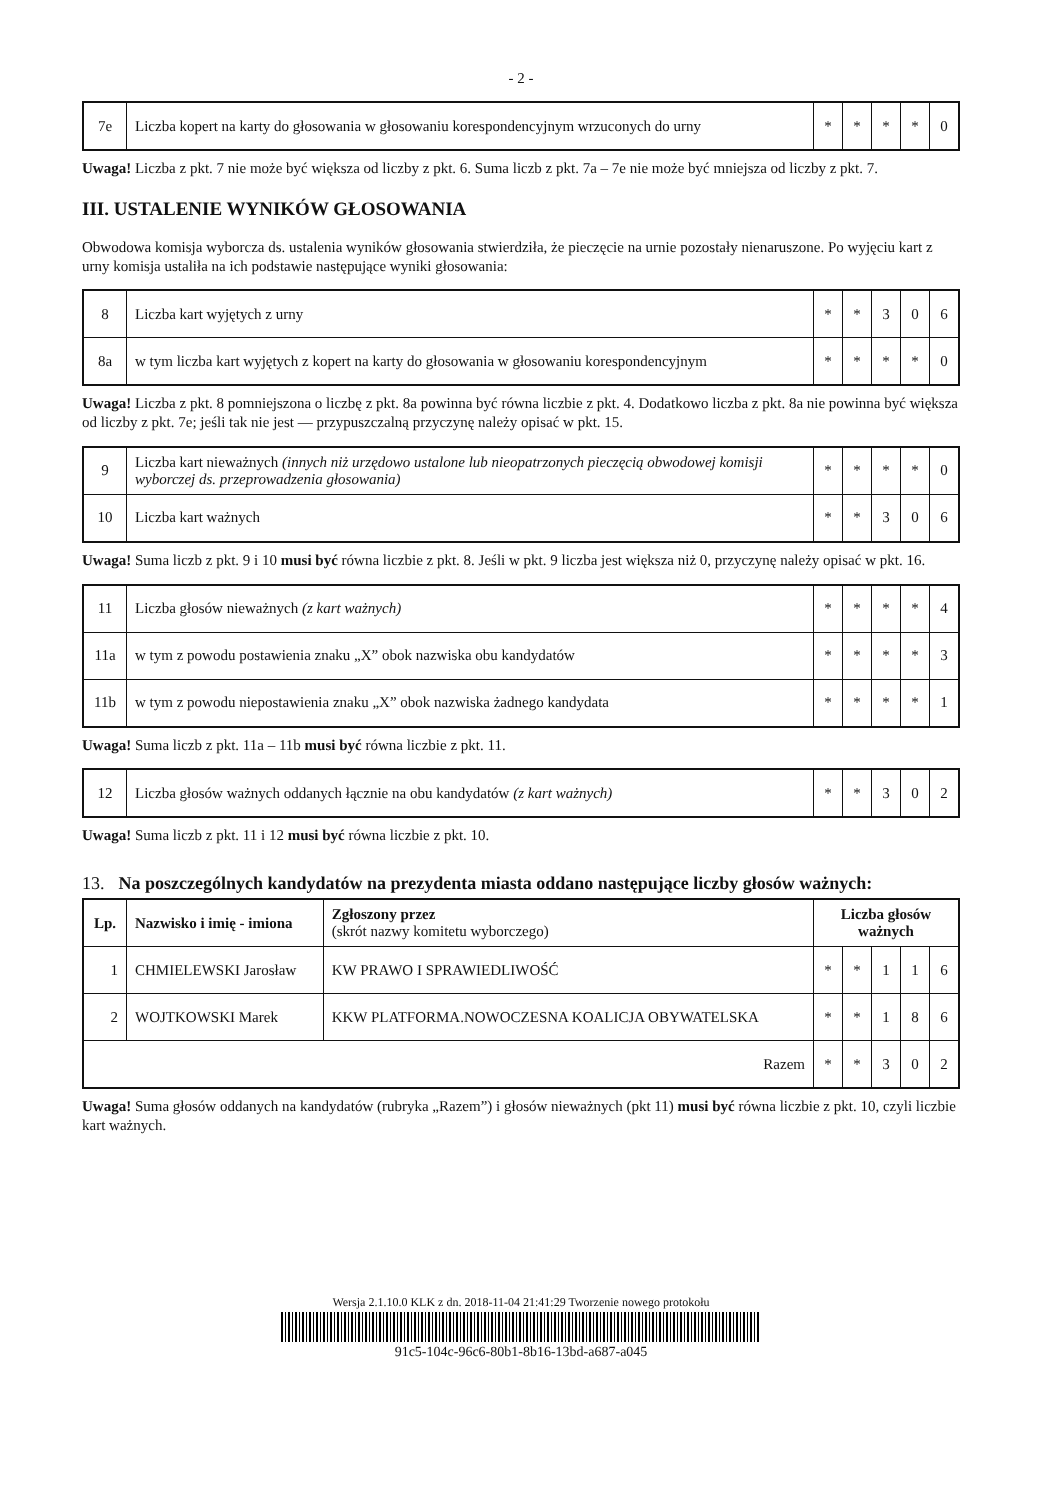- 2 -
| 7e | Liczba kopert na karty do głosowania w głosowaniu korespondencyjnym wrzuconych do urny | * | * | * | * | 0 |
Uwaga! Liczba z pkt. 7 nie może być większa od liczby z pkt. 6. Suma liczb z pkt. 7a – 7e nie może być mniejsza od liczby z pkt. 7.
III. USTALENIE WYNIKÓW GŁOSOWANIA
Obwodowa komisja wyborcza ds. ustalenia wyników głosowania stwierdziła, że pieczęcie na urnie pozostały nienaruszone. Po wyjęciu kart z urny komisja ustaliła na ich podstawie następujące wyniki głosowania:
| 8 | Liczba kart wyjętych z urny | * | * | 3 | 0 | 6 |
| 8a | w tym liczba kart wyjętych z kopert na karty do głosowania w głosowaniu korespondencyjnym | * | * | * | * | 0 |
Uwaga! Liczba z pkt. 8 pomniejszona o liczbę z pkt. 8a powinna być równa liczbie z pkt. 4. Dodatkowo liczba z pkt. 8a nie powinna być większa od liczby z pkt. 7e; jeśli tak nie jest — przypuszczalną przyczynę należy opisać w pkt. 15.
| 9 | Liczba kart nieważnych (innych niż urzędowo ustalone lub nieopatrzonych pieczęcią obwodowej komisji wyborczej ds. przeprowadzenia głosowania) | * | * | * | * | 0 |
| 10 | Liczba kart ważnych | * | * | 3 | 0 | 6 |
Uwaga! Suma liczb z pkt. 9 i 10 musi być równa liczbie z pkt. 8. Jeśli w pkt. 9 liczba jest większa niż 0, przyczynę należy opisać w pkt. 16.
| 11 | Liczba głosów nieważnych (z kart ważnych) | * | * | * | * | 4 |
| 11a | w tym z powodu postawienia znaku „X” obok nazwiska obu kandydatów | * | * | * | * | 3 |
| 11b | w tym z powodu niepostawienia znaku „X” obok nazwiska żadnego kandydata | * | * | * | * | 1 |
Uwaga! Suma liczb z pkt. 11a – 11b musi być równa liczbie z pkt. 11.
| 12 | Liczba głosów ważnych oddanych łącznie na obu kandydatów (z kart ważnych) | * | * | 3 | 0 | 2 |
Uwaga! Suma liczb z pkt. 11 i 12 musi być równa liczbie z pkt. 10.
13. Na poszczególnych kandydatów na prezydenta miasta oddano następujące liczby głosów ważnych:
| Lp. | Nazwisko i imię - imiona | Zgłoszony przez (skrót nazwy komitetu wyborczego) | Liczba głosów ważnych | | | | |
| --- | --- | --- | --- | --- | --- | --- | --- |
| 1 | CHMIELEWSKI Jarosław | KW PRAWO I SPRAWIEDLIWOŚĆ | * | * | 1 | 1 | 6 |
| 2 | WOJTKOWSKI Marek | KKW PLATFORMA.NOWOCZESNA KOALICJA OBYWATELSKA | * | * | 1 | 8 | 6 |
| Razem | | | * | * | 3 | 0 | 2 |
Uwaga! Suma głosów oddanych na kandydatów (rubryka „Razem”) i głosów nieważnych (pkt 11) musi być równa liczbie z pkt. 10, czyli liczbie kart ważnych.
Wersja 2.1.10.0 KLK z dn. 2018-11-04 21:41:29 Tworzenie nowego protokołu
91c5-104c-96c6-80b1-8b16-13bd-a687-a045